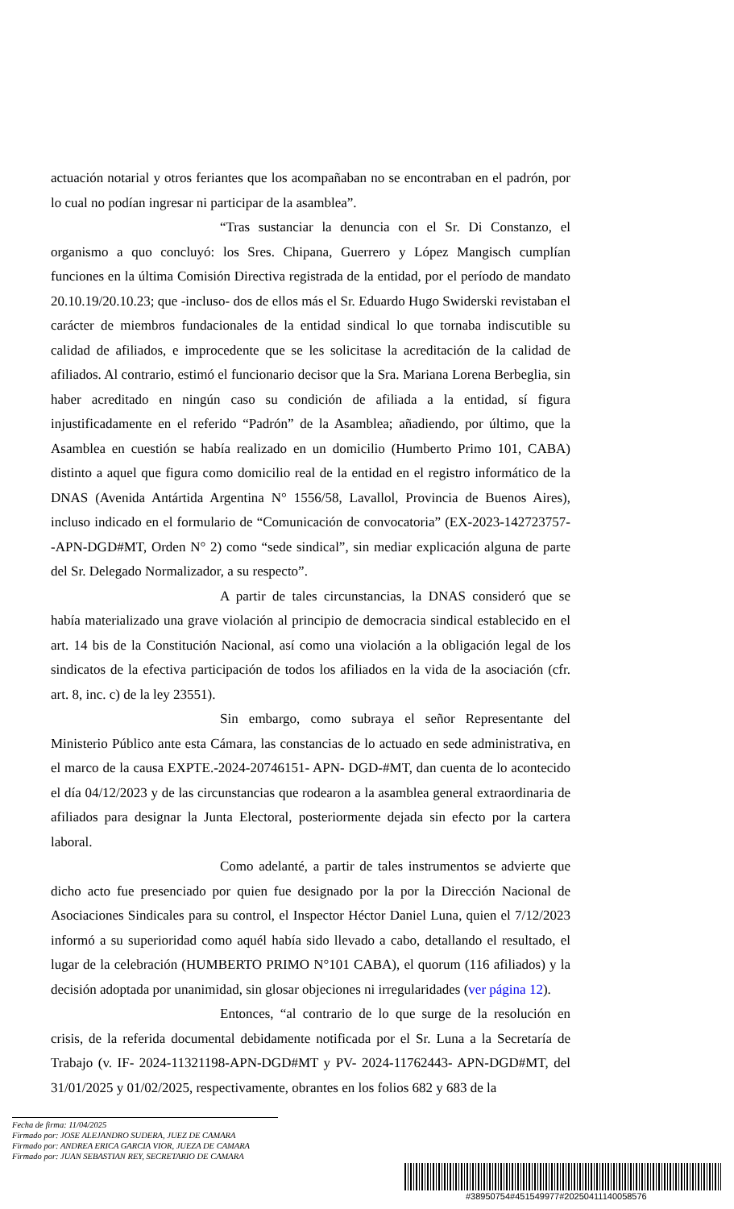actuación notarial y otros feriantes que los acompañaban no se encontraban en el padrón, por lo cual no podían ingresar ni participar de la asamblea”.
“Tras sustanciar la denuncia con el Sr. Di Constanzo, el organismo a quo concluyó: los Sres. Chipana, Guerrero y López Mangisch cumplían funciones en la última Comisión Directiva registrada de la entidad, por el período de mandato 20.10.19/20.10.23; que -incluso- dos de ellos más el Sr. Eduardo Hugo Swiderski revistaban el carácter de miembros fundacionales de la entidad sindical lo que tornaba indiscutible su calidad de afiliados, e improcedente que se les solicitase la acreditación de la calidad de afiliados. Al contrario, estimó el funcionario decisor que la Sra. Mariana Lorena Berbeglia, sin haber acreditado en ningún caso su condición de afiliada a la entidad, sí figura injustificadamente en el referido “Padrón” de la Asamblea; añadiendo, por último, que la Asamblea en cuestión se había realizado en un domicilio (Humberto Primo 101, CABA) distinto a aquel que figura como domicilio real de la entidad en el registro informático de la DNAS (Avenida Antártida Argentina N° 1556/58, Lavallol, Provincia de Buenos Aires), incluso indicado en el formulario de “Comunicación de convocatoria” (EX-2023-142723757- -APN-DGD#MT, Orden N° 2) como “sede sindical”, sin mediar explicación alguna de parte del Sr. Delegado Normalizador, a su respecto”.
A partir de tales circunstancias, la DNAS consideró que se había materializado una grave violación al principio de democracia sindical establecido en el art. 14 bis de la Constitución Nacional, así como una violación a la obligación legal de los sindicatos de la efectiva participación de todos los afiliados en la vida de la asociación (cfr. art. 8, inc. c) de la ley 23551).
Sin embargo, como subraya el señor Representante del Ministerio Público ante esta Cámara, las constancias de lo actuado en sede administrativa, en el marco de la causa EXPTE.-2024-20746151- APN- DGD-#MT, dan cuenta de lo acontecido el día 04/12/2023 y de las circunstancias que rodearon a la asamblea general extraordinaria de afiliados para designar la Junta Electoral, posteriormente dejada sin efecto por la cartera laboral.
Como adelanté, a partir de tales instrumentos se advierte que dicho acto fue presenciado por quien fue designado por la por la Dirección Nacional de Asociaciones Sindicales para su control, el Inspector Héctor Daniel Luna, quien el 7/12/2023 informó a su superioridad como aquél había sido llevado a cabo, detallando el resultado, el lugar de la celebración (HUMBERTO PRIMO N°101 CABA), el quorum (116 afiliados) y la decisión adoptada por unanimidad, sin glosar objeciones ni irregularidades (ver página 12).
Entonces, “al contrario de lo que surge de la resolución en crisis, de la referida documental debidamente notificada por el Sr. Luna a la Secretaría de Trabajo (v. IF- 2024-11321198-APN-DGD#MT y PV- 2024-11762443- APN-DGD#MT, del 31/01/2025 y 01/02/2025, respectivamente, obrantes en los folios 682 y 683 de la
Fecha de firma: 11/04/2025
Firmado por: JOSE ALEJANDRO SUDERA, JUEZ DE CAMARA
Firmado por: ANDREA ERICA GARCIA VIOR, JUEZA DE CAMARA
Firmado por: JUAN SEBASTIAN REY, SECRETARIO DE CAMARA
#38950754#451549977#20250411140058576